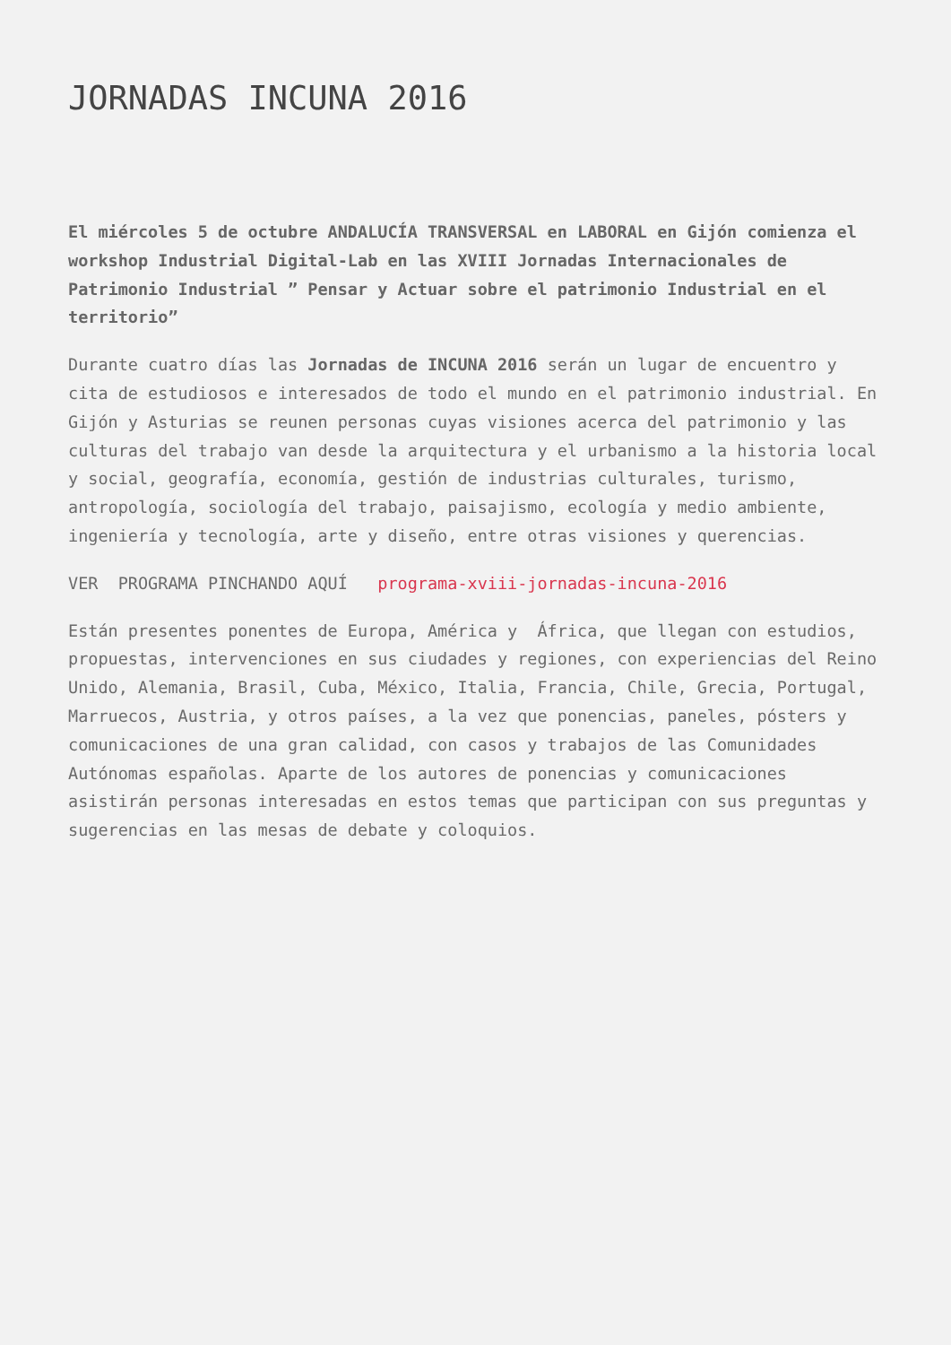JORNADAS INCUNA 2016
El miércoles 5 de octubre ANDALUCÍA TRANSVERSAL en LABORAL en Gijón comienza el workshop Industrial Digital-Lab en las XVIII Jornadas Internacionales de Patrimonio Industrial ” Pensar y Actuar sobre el patrimonio Industrial en el territorio”
Durante cuatro días las Jornadas de INCUNA 2016 serán un lugar de encuentro y cita de estudiosos e interesados de todo el mundo en el patrimonio industrial. En Gijón y Asturias se reunen personas cuyas visiones acerca del patrimonio y las culturas del trabajo van desde la arquitectura y el urbanismo a la historia local y social, geografía, economía, gestión de industrias culturales, turismo, antropología, sociología del trabajo, paisajismo, ecología y medio ambiente, ingeniería y tecnología, arte y diseño, entre otras visiones y querencias.
VER PROGRAMA PINCHANDO AQUÍ programa-xviii-jornadas-incuna-2016
Están presentes ponentes de Europa, América y África, que llegan con estudios, propuestas, intervenciones en sus ciudades y regiones, con experiencias del Reino Unido, Alemania, Brasil, Cuba, México, Italia, Francia, Chile, Grecia, Portugal, Marruecos, Austria, y otros países, a la vez que ponencias, paneles, pósters y comunicaciones de una gran calidad, con casos y trabajos de las Comunidades Autónomas españolas. Aparte de los autores de ponencias y comunicaciones asistirán personas interesadas en estos temas que participan con sus preguntas y sugerencias en las mesas de debate y coloquios.